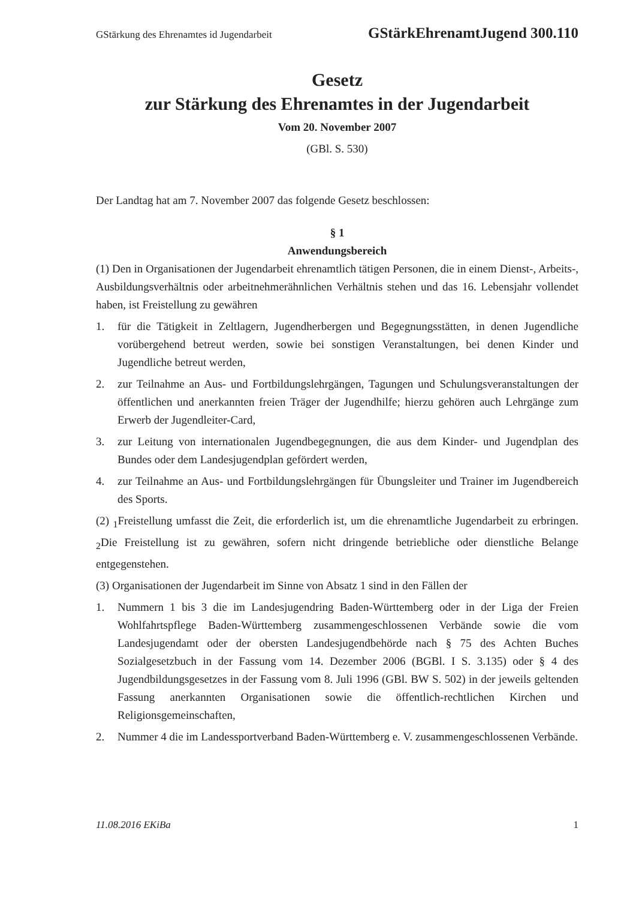GStärkung des Ehrenamtes id Jugendarbeit GStärkEhrenamtJugend 300.110
Gesetz
zur Stärkung des Ehrenamtes in der Jugendarbeit
Vom 20. November 2007
(GBl. S. 530)
Der Landtag hat am 7. November 2007 das folgende Gesetz beschlossen:
§ 1
Anwendungsbereich
(1) Den in Organisationen der Jugendarbeit ehrenamtlich tätigen Personen, die in einem Dienst-, Arbeits-, Ausbildungsverhältnis oder arbeitnehmerähnlichen Verhältnis stehen und das 16. Lebensjahr vollendet haben, ist Freistellung zu gewähren
1. für die Tätigkeit in Zeltlagern, Jugendherbergen und Begegnungsstätten, in denen Jugendliche vorübergehend betreut werden, sowie bei sonstigen Veranstaltungen, bei denen Kinder und Jugendliche betreut werden,
2. zur Teilnahme an Aus- und Fortbildungslehrgängen, Tagungen und Schulungsveranstaltungen der öffentlichen und anerkannten freien Träger der Jugendhilfe; hierzu gehören auch Lehrgänge zum Erwerb der Jugendleiter-Card,
3. zur Leitung von internationalen Jugendbegegnungen, die aus dem Kinder- und Jugendplan des Bundes oder dem Landesjugendplan gefördert werden,
4. zur Teilnahme an Aus- und Fortbildungslehrgängen für Übungsleiter und Trainer im Jugendbereich des Sports.
(2) <sub>1</sub>Freistellung umfasst die Zeit, die erforderlich ist, um die ehrenamtliche Jugendarbeit zu erbringen. <sub>2</sub>Die Freistellung ist zu gewähren, sofern nicht dringende betriebliche oder dienstliche Belange entgegenstehen.
(3) Organisationen der Jugendarbeit im Sinne von Absatz 1 sind in den Fällen der
1. Nummern 1 bis 3 die im Landesjugendring Baden-Württemberg oder in der Liga der Freien Wohlfahrtspflege Baden-Württemberg zusammengeschlossenen Verbände sowie die vom Landesjugendamt oder der obersten Landesjugendbehörde nach § 75 des Achten Buches Sozialgesetzbuch in der Fassung vom 14. Dezember 2006 (BGBl. I S. 3.135) oder § 4 des Jugendbildungsgesetzes in der Fassung vom 8. Juli 1996 (GBl. BW S. 502) in der jeweils geltenden Fassung anerkannten Organisationen sowie die öffentlich-rechtlichen Kirchen und Religionsgemeinschaften,
2. Nummer 4 die im Landessportverband Baden-Württemberg e. V. zusammengeschlossenen Verbände.
11.08.2016 EKiBa 1